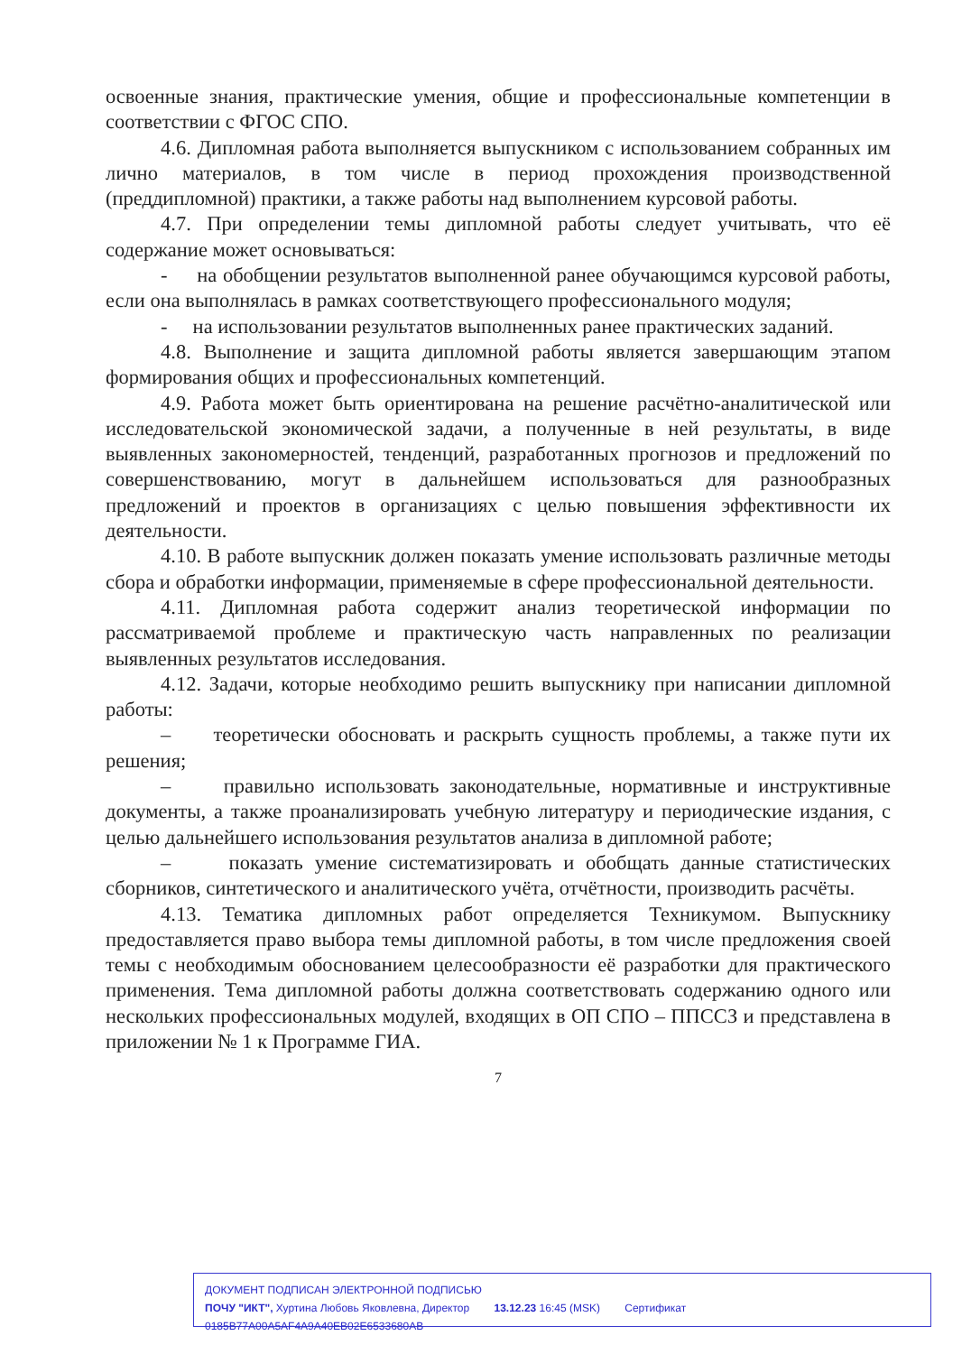освоенные знания, практические умения, общие и профессиональные компетенции в соответствии с ФГОС СПО.
4.6. Дипломная работа выполняется выпускником с использованием собранных им лично материалов, в том числе в период прохождения производственной (преддипломной) практики, а также работы над выполнением курсовой работы.
4.7. При определении темы дипломной работы следует учитывать, что её содержание может основываться:
- на обобщении результатов выполненной ранее обучающимся курсовой работы, если она выполнялась в рамках соответствующего профессионального модуля;
- на использовании результатов выполненных ранее практических заданий.
4.8. Выполнение и защита дипломной работы является завершающим этапом формирования общих и профессиональных компетенций.
4.9. Работа может быть ориентирована на решение расчётно-аналитической или исследовательской экономической задачи, а полученные в ней результаты, в виде выявленных закономерностей, тенденций, разработанных прогнозов и предложений по совершенствованию, могут в дальнейшем использоваться для разнообразных предложений и проектов в организациях с целью повышения эффективности их деятельности.
4.10. В работе выпускник должен показать умение использовать различные методы сбора и обработки информации, применяемые в сфере профессиональной деятельности.
4.11. Дипломная работа содержит анализ теоретической информации по рассматриваемой проблеме и практическую часть направленных по реализации выявленных результатов исследования.
4.12. Задачи, которые необходимо решить выпускнику при написании дипломной работы:
– теоретически обосновать и раскрыть сущность проблемы, а также пути их решения;
– правильно использовать законодательные, нормативные и инструктивные документы, а также проанализировать учебную литературу и периодические издания, с целью дальнейшего использования результатов анализа в дипломной работе;
– показать умение систематизировать и обобщать данные статистических сборников, синтетического и аналитического учёта, отчётности, производить расчёты.
4.13. Тематика дипломных работ определяется Техникумом. Выпускнику предоставляется право выбора темы дипломной работы, в том числе предложения своей темы с необходимым обоснованием целесообразности её разработки для практического применения. Тема дипломной работы должна соответствовать содержанию одного или нескольких профессиональных модулей, входящих в ОП СПО – ППССЗ и представлена в приложении № 1 к Программе ГИА.
7
ДОКУМЕНТ ПОДПИСАН ЭЛЕКТРОННОЙ ПОДПИСЬЮ
ПОЧУ "ИКТ", Хуртина Любовь Яковлевна, Директор 13.12.23 16:45 (MSK) Сертификат 0185B77A00A5AF4A9A40EB02E6533680AB